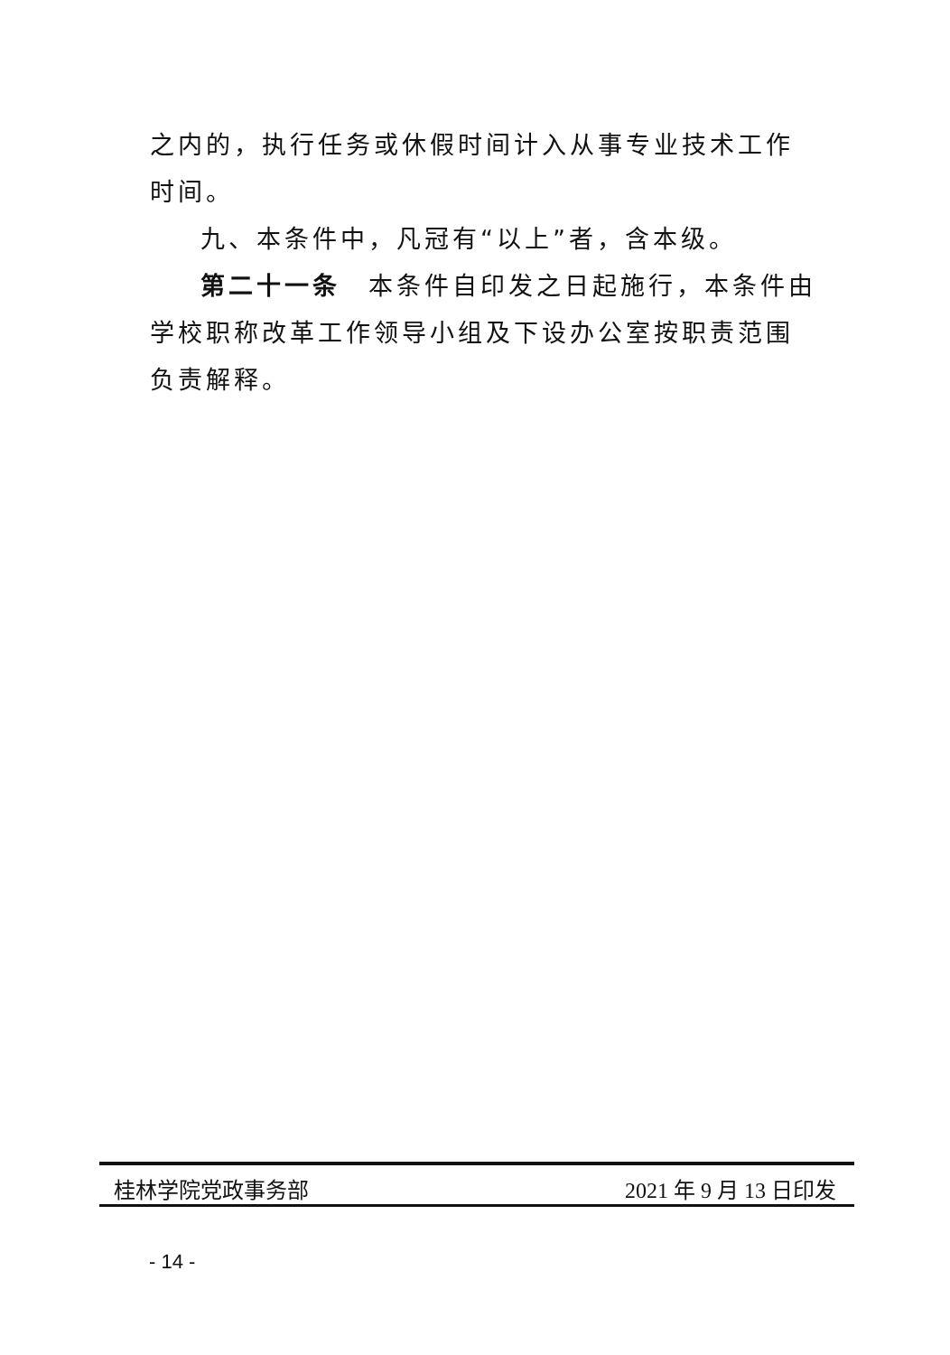之内的，执行任务或休假时间计入从事专业技术工作时间。
九、本条件中，凡冠有“以上”者，含本级。
第二十一条　本条件自印发之日起施行，本条件由学校职称改革工作领导小组及下设办公室按职责范围负责解释。
桂林学院党政事务部 2021 年 9 月 13 日印发
- 14 -